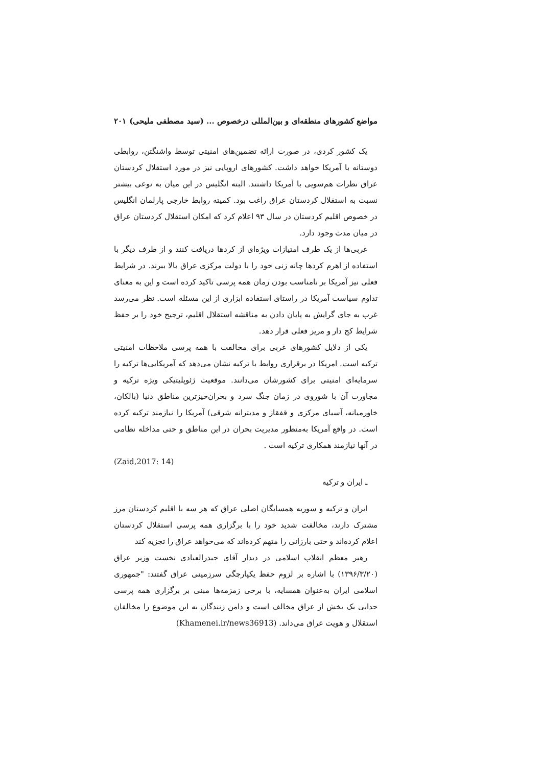مواضع کشورهای منطقه‌ای و بین‌المللی درخصوص ... (سید مصطفی ملیحی) ۲۰۱
یک کشور کردی، در صورت ارائه تضمین‌های امنیتی توسط واشنگتن، روابطی دوستانه با آمریکا خواهد داشت. کشورهای اروپایی نیز در مورد استقلال کردستان عراق نظرات هم‌سویی با آمریکا داشتند. البته انگلیس در این میان به نوعی بیشتر نسبت به استقلال کردستان عراق راغب بود. کمیته روابط خارجی پارلمان انگلیس در خصوص اقلیم کردستان در سال ۹۳ اعلام کرد که امکان استقلال کردستان عراق در میان مدت وجود دارد.
غربی‌ها از یک طرف امتیازات ویژه‌ای از کردها دریافت کنند و از طرف دیگر با استفاده از اهرم کردها چانه زنی خود را با دولت مرکزی عراق بالا ببرند. در شرایط فعلی نیز آمریکا بر نامناسب بودن زمان همه پرسی تاکید کرده است و این به معنای تداوم سیاست آمریکا در راستای استفاده ابزاری از این مسئله است. نظر می‌رسد غرب به جای گرایش به پایان دادن به مناقشه استقلال اقلیم، ترجیح خود را بر حفظ شرایط کج دار و مریز فعلی قرار دهد.
یکی از دلایل کشورهای غربی برای مخالفت با همه پرسی ملاحظات امنیتی ترکیه است. امریکا در برقراری روابط با ترکیه نشان می‌دهد که آمریکایی‌ها ترکیه را سرمایه‌ای امنیتی برای کشورشان می‌دانند. موقعیت ژئوپلیتیکی ویژه ترکیه و مجاورت آن با شوروی در زمان جنگ سرد و بحران‌خیزترین مناطق دنیا (بالکان، خاورمیانه، آسیای مرکزی و قفقاز و مدیترانه شرقی) آمریکا را نیازمند ترکیه کرده است. در واقع آمریکا به‌منظور مدیریت بحران در این مناطق و حتی مداخله نظامی در آنها نیازمند همکاری ترکیه است .
(Zaid,2017: 14)
ـ ایران و ترکیه
ایران و ترکیه و سوریه همسایگان اصلی عراق که هر سه با اقلیم کردستان مرز مشترک دارند، مخالفت شدید خود را با برگزاری همه پرسی استقلال کردستان اعلام کرده‌اند و حتی بارزانی را متهم کرده‌اند که می‌خواهد عراق را تجزیه کند
رهبر معظم انقلاب اسلامی در دیدار آقای حیدرالعبادی نخست وزیر عراق (۱۳۹۶/۳/۲۰) با اشاره بر لزوم حفظ یکپارچگی سرزمینی عراق گفتند: "جمهوری اسلامی ایران به‌عنوان همسایه، با برخی زمزمه‌ها مبنی بر برگزاری همه پرسی جدایی یک بخش از عراق مخالف است و دامن زنندگان به این موضوع را مخالفان استقلال و هویت عراق می‌داند. (Khamenei.ir/news36913)